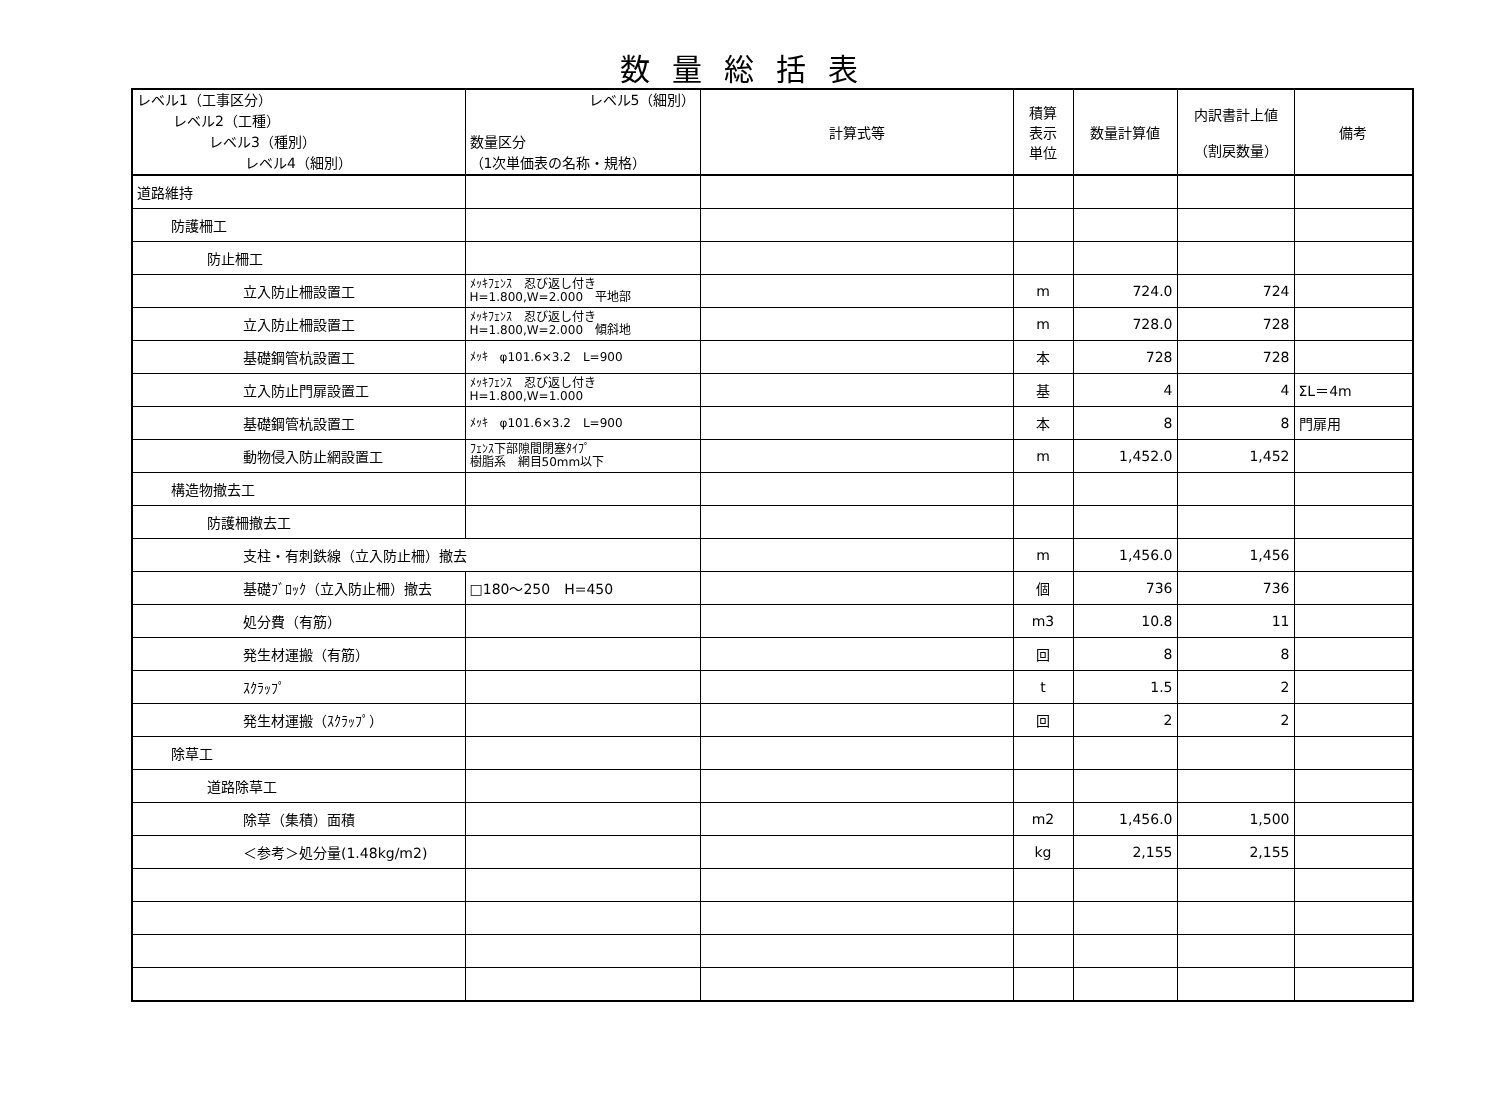数量総括表
| レベル1（工事区分） レベル2（工種） レベル3（種別） レベル4（細別） | レベル5（細別） 数量区分 （1次単価表の名称・規格） | 計算式等 | 積算 表示 単位 | 数量計算値 | 内訳書計上値 （割戻数量） | 備考 |
| --- | --- | --- | --- | --- | --- | --- |
| 道路維持 | | | | | | |
| 防護柵工 | | | | | | |
| 防止柵工 | | | | | | |
| 立入防止柵設置工 | ﾒｯｷﾌｪﾝｽ 忍び返し付き H=1.800,W=2.000 平地部 | | m | 724.0 | 724 | |
| 立入防止柵設置工 | ﾒｯｷﾌｪﾝｽ 忍び返し付き H=1.800,W=2.000 傾斜地 | | m | 728.0 | 728 | |
| 基礎鋼管杭設置工 | ﾒｯｷ φ101.6×3.2 L=900 | | 本 | 728 | 728 | |
| 立入防止門扉設置工 | ﾒｯｷﾌｪﾝｽ 忍び返し付き H=1.800,W=1.000 | | 基 | 4 | 4 | ΣL＝4m |
| 基礎鋼管杭設置工 | ﾒｯｷ φ101.6×3.2 L=900 | | 本 | 8 | 8 | 門扉用 |
| 動物侵入防止網設置工 | ﾌｪﾝｽ下部隙間閉塞ﾀｲﾌﾟ 樹脂系 網目50mm以下 | | m | 1,452.0 | 1,452 | |
| 構造物撤去工 | | | | | | |
| 防護柵撤去工 | | | | | | |
| 支柱・有刺鉄線（立入防止柵）撤去 | | | m | 1,456.0 | 1,456 | |
| 基礎ﾌﾞﾛｯｸ（立入防止柵）撤去 | □180～250 H=450 | | 個 | 736 | 736 | |
| 処分費（有筋） | | | m3 | 10.8 | 11 | |
| 発生材運搬（有筋） | | | 回 | 8 | 8 | |
| ｽｸﾗｯﾌﾟ | | | t | 1.5 | 2 | |
| 発生材運搬（ｽｸﾗｯﾌﾟ） | | | 回 | 2 | 2 | |
| 除草工 | | | | | | |
| 道路除草工 | | | | | | |
| 除草（集積）面積 | | | m2 | 1,456.0 | 1,500 | |
| ＜参考＞処分量(1.48kg/m2) | | | kg | 2,155 | 2,155 | |